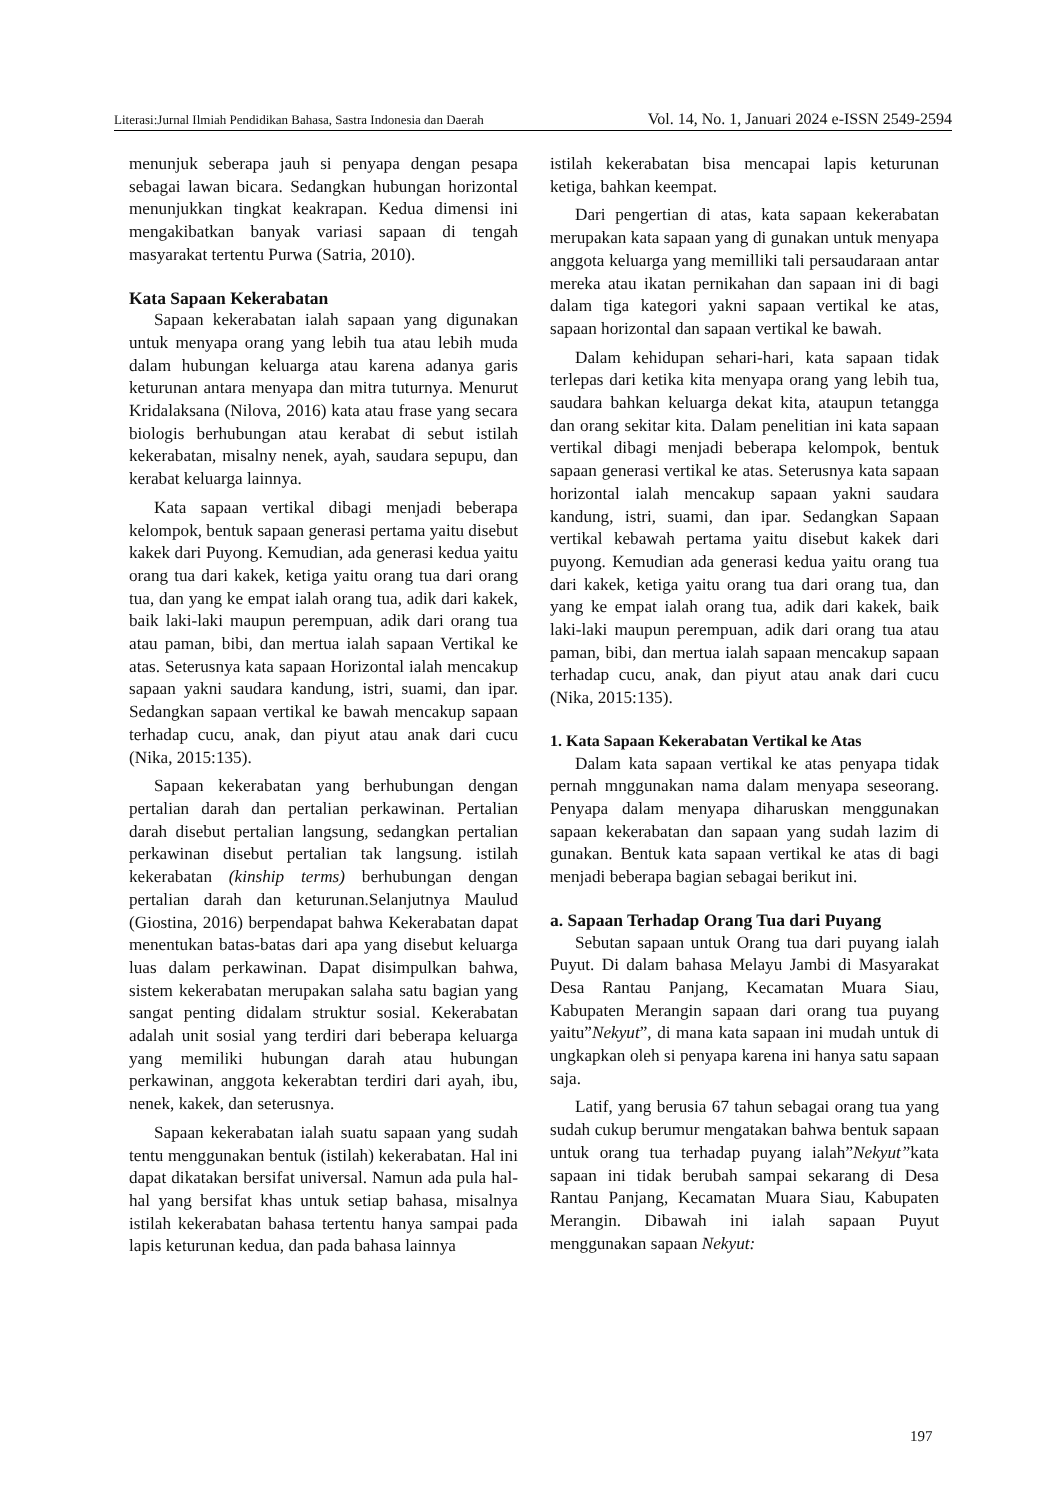Literasi:Jurnal Ilmiah Pendidikan Bahasa, Sastra Indonesia dan Daerah Vol. 14, No. 1, Januari 2024 e-ISSN 2549-2594
menunjuk seberapa jauh si penyapa dengan pesapa sebagai lawan bicara. Sedangkan hubungan horizontal menunjukkan tingkat keakrapan. Kedua dimensi ini mengakibatkan banyak variasi sapaan di tengah masyarakat tertentu Purwa (Satria, 2010).
Kata Sapaan Kekerabatan
Sapaan kekerabatan ialah sapaan yang digunakan untuk menyapa orang yang lebih tua atau lebih muda dalam hubungan keluarga atau karena adanya garis keturunan antara menyapa dan mitra tuturnya. Menurut Kridalaksana (Nilova, 2016) kata atau frase yang secara biologis berhubungan atau kerabat di sebut istilah kekerabatan, misalny nenek, ayah, saudara sepupu, dan kerabat keluarga lainnya.
Kata sapaan vertikal dibagi menjadi beberapa kelompok, bentuk sapaan generasi pertama yaitu disebut kakek dari Puyong. Kemudian, ada generasi kedua yaitu orang tua dari kakek, ketiga yaitu orang tua dari orang tua, dan yang ke empat ialah orang tua, adik dari kakek, baik laki-laki maupun perempuan, adik dari orang tua atau paman, bibi, dan mertua ialah sapaan Vertikal ke atas. Seterusnya kata sapaan Horizontal ialah mencakup sapaan yakni saudara kandung, istri, suami, dan ipar. Sedangkan sapaan vertikal ke bawah mencakup sapaan terhadap cucu, anak, dan piyut atau anak dari cucu (Nika, 2015:135).
Sapaan kekerabatan yang berhubungan dengan pertalian darah dan pertalian perkawinan. Pertalian darah disebut pertalian langsung, sedangkan pertalian perkawinan disebut pertalian tak langsung. istilah kekerabatan (kinship terms) berhubungan dengan pertalian darah dan keturunan.Selanjutnya Maulud (Giostina, 2016) berpendapat bahwa Kekerabatan dapat menentukan batas-batas dari apa yang disebut keluarga luas dalam perkawinan. Dapat disimpulkan bahwa, sistem kekerabatan merupakan salaha satu bagian yang sangat penting didalam struktur sosial. Kekerabatan adalah unit sosial yang terdiri dari beberapa keluarga yang memiliki hubungan darah atau hubungan perkawinan, anggota kekerabtan terdiri dari ayah, ibu, nenek, kakek, dan seterusnya.
Sapaan kekerabatan ialah suatu sapaan yang sudah tentu menggunakan bentuk (istilah) kekerabatan. Hal ini dapat dikatakan bersifat universal. Namun ada pula hal-hal yang bersifat khas untuk setiap bahasa, misalnya istilah kekerabatan bahasa tertentu hanya sampai pada lapis keturunan kedua, dan pada bahasa lainnya
istilah kekerabatan bisa mencapai lapis keturunan ketiga, bahkan keempat.
Dari pengertian di atas, kata sapaan kekerabatan merupakan kata sapaan yang di gunakan untuk menyapa anggota keluarga yang memilliki tali persaudaraan antar mereka atau ikatan pernikahan dan sapaan ini di bagi dalam tiga kategori yakni sapaan vertikal ke atas, sapaan horizontal dan sapaan vertikal ke bawah.
Dalam kehidupan sehari-hari, kata sapaan tidak terlepas dari ketika kita menyapa orang yang lebih tua, saudara bahkan keluarga dekat kita, ataupun tetangga dan orang sekitar kita. Dalam penelitian ini kata sapaan vertikal dibagi menjadi beberapa kelompok, bentuk sapaan generasi vertikal ke atas. Seterusnya kata sapaan horizontal ialah mencakup sapaan yakni saudara kandung, istri, suami, dan ipar. Sedangkan Sapaan vertikal kebawah pertama yaitu disebut kakek dari puyong. Kemudian ada generasi kedua yaitu orang tua dari kakek, ketiga yaitu orang tua dari orang tua, dan yang ke empat ialah orang tua, adik dari kakek, baik laki-laki maupun perempuan, adik dari orang tua atau paman, bibi, dan mertua ialah sapaan mencakup sapaan terhadap cucu, anak, dan piyut atau anak dari cucu (Nika, 2015:135).
1. Kata Sapaan Kekerabatan Vertikal ke Atas
Dalam kata sapaan vertikal ke atas penyapa tidak pernah mnggunakan nama dalam menyapa seseorang. Penyapa dalam menyapa diharuskan menggunakan sapaan kekerabatan dan sapaan yang sudah lazim di gunakan. Bentuk kata sapaan vertikal ke atas di bagi menjadi beberapa bagian sebagai berikut ini.
a. Sapaan Terhadap Orang Tua dari Puyang
Sebutan sapaan untuk Orang tua dari puyang ialah Puyut. Di dalam bahasa Melayu Jambi di Masyarakat Desa Rantau Panjang, Kecamatan Muara Siau, Kabupaten Merangin sapaan dari orang tua puyang yaitu”Nekyut”, di mana kata sapaan ini mudah untuk di ungkapkan oleh si penyapa karena ini hanya satu sapaan saja.
Latif, yang berusia 67 tahun sebagai orang tua yang sudah cukup berumur mengatakan bahwa bentuk sapaan untuk orang tua terhadap puyang ialah”Nekyut”kata sapaan ini tidak berubah sampai sekarang di Desa Rantau Panjang, Kecamatan Muara Siau, Kabupaten Merangin. Dibawah ini ialah sapaan Puyut menggunakan sapaan Nekyut:
197